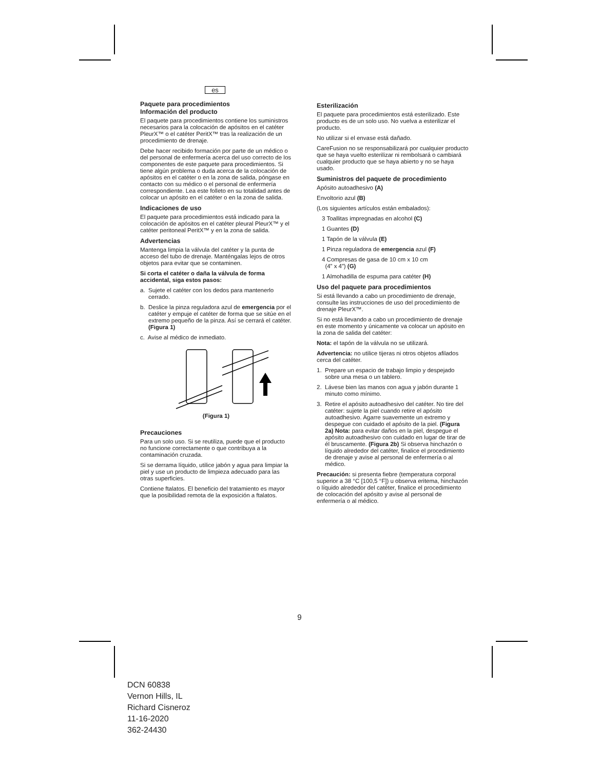es
Paquete para procedimientos
Información del producto
El paquete para procedimientos contiene los suministros necesarios para la colocación de apósitos en el catéter PleurX™ o el catéter PeritX™ tras la realización de un procedimiento de drenaje.
Debe hacer recibido formación por parte de un médico o del personal de enfermería acerca del uso correcto de los componentes de este paquete para procedimientos. Si tiene algún problema o duda acerca de la colocación de apósitos en el catéter o en la zona de salida, póngase en contacto con su médico o el personal de enfermería correspondiente. Lea este folleto en su totalidad antes de colocar un apósito en el catéter o en la zona de salida.
Indicaciones de uso
El paquete para procedimientos está indicado para la colocación de apósitos en el catéter pleural PleurX™ y el catéter peritoneal PeritX™ y en la zona de salida.
Advertencias
Mantenga limpia la válvula del catéter y la punta de acceso del tubo de drenaje. Manténgalas lejos de otros objetos para evitar que se contaminen.
Si corta el catéter o daña la válvula de forma accidental, siga estos pasos:
a. Sujete el catéter con los dedos para mantenerlo cerrado.
b. Deslice la pinza reguladora azul de emergencia por el catéter y empuje el catéter de forma que se sitúe en el extremo pequeño de la pinza. Así se cerrará el catéter. (Figura 1)
c. Avise al médico de inmediato.
(Figura 1)
Precauciones
Para un solo uso. Si se reutiliza, puede que el producto no funcione correctamente o que contribuya a la contaminación cruzada.
Si se derrama líquido, utilice jabón y agua para limpiar la piel y use un producto de limpieza adecuado para las otras superficies.
Contiene ftalatos. El beneficio del tratamiento es mayor que la posibilidad remota de la exposición a ftalatos.
Esterilización
El paquete para procedimientos está esterilizado. Este producto es de un solo uso. No vuelva a esterilizar el producto.
No utilizar si el envase está dañado.
CareFusion no se responsabilizará por cualquier producto que se haya vuelto esterilizar ni rembolsará o cambiará cualquier producto que se haya abierto y no se haya usado.
Suministros del paquete de procedimiento
Apósito autoadhesivo (A)
Envoltorio azul (B)
(Los siguientes artículos están embalados):
3 Toallitas impregnadas en alcohol (C)
1 Guantes (D)
1 Tapón de la válvula (E)
1 Pinza reguladora de emergencia azul (F)
4 Compresas de gasa de 10 cm x 10 cm
(4” x 4”) (G)
1 Almohadilla de espuma para catéter (H)
Uso del paquete para procedimientos
Si está llevando a cabo un procedimiento de drenaje, consulte las instrucciones de uso del procedimiento de drenaje PleurX™.
Si no está llevando a cabo un procedimiento de drenaje en este momento y únicamente va colocar un apósito en la zona de salida del catéter:
Nota: el tapón de la válvula no se utilizará.
Advertencia: no utilice tijeras ni otros objetos afilados cerca del catéter.
1. Prepare un espacio de trabajo limpio y despejado sobre una mesa o un tablero.
2. Lávese bien las manos con agua y jabón durante 1 minuto como mínimo.
3. Retire el apósito autoadhesivo del catéter. No tire del catéter: sujete la piel cuando retire el apósito autoadhesivo. Agarre suavemente un extremo y despegue con cuidado el apósito de la piel. (Figura 2a) Nota: para evitar daños en la piel, despegue el apósito autoadhesivo con cuidado en lugar de tirar de él bruscamente. (Figura 2b) Si observa hinchazón o líquido alrededor del catéter, finalice el procedimiento de drenaje y avise al personal de enfermería o al médico.
Precaución: si presenta fiebre (temperatura corporal superior a 38 °C [100,5 °F]) u observa eritema, hinchazón o líquido alrededor del catéter, finalice el procedimiento de colocación del apósito y avise al personal de enfermería o al médico.
9
DCN 60838
Vernon Hills, IL
Richard Cisneroz
11-16-2020
362-24430